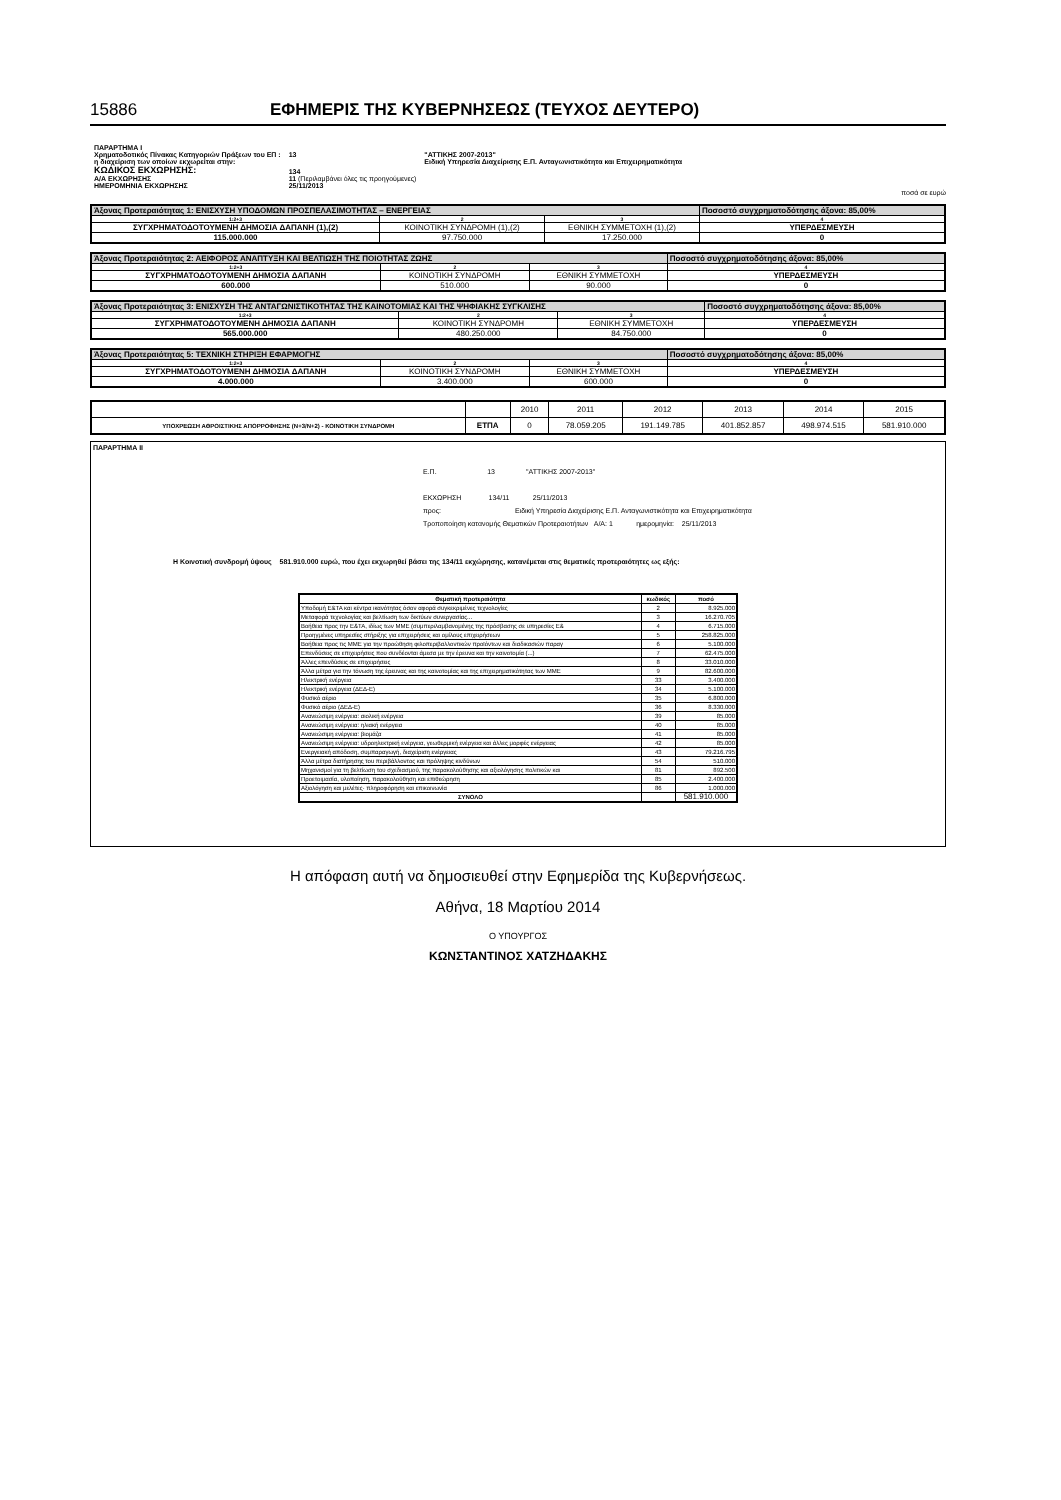15886 ΕΦΗΜΕΡΙΣ ΤΗΣ ΚΥΒΕΡΝΗΣΕΩΣ (ΤΕΥΧΟΣ ΔΕΥΤΕΡΟ)
| ΠΑΡΑΡΤΗΜΑ Ι | | |
| Χρηματοδοτικός Πίνακας Κατηγοριών Πράξεων του ΕΠ : | 13 | "ΑΤΤΙΚΗΣ 2007-2013" |
| η διαχείριση των οποίων εκχωρείται στην: | | Ειδική Υπηρεσία Διαχείρισης Ε.Π. Ανταγωνιστικότητα και Επιχειρηματικότητα |
| ΚΩΔΙΚΟΣ ΕΚΧΩΡΗΣΗΣ: | 134 | |
| Α/Α ΕΚΧΩΡΗΣΗΣ | 11 (Περιλαμβάνει όλες τις προηγούμενες) | |
| ΗΜΕΡΟΜΗΝΙΑ ΕΚΧΩΡΗΣΗΣ | 25/11/2013 | |
ποσά σε ευρώ
| Άξονας Προτεραιότητας 1: ΕΝΙΣΧΥΣΗ ΥΠΟΔΟΜΩΝ ΠΡΟΣΠΕΛΑΣΙΜΟΤΗΤΑΣ – ΕΝΕΡΓΕΙΑΣ | | | Ποσοστό συγχρηματοδότησης άξονα: 85,00% |
| 1:2+3 | 2 | 3 | 4 |
| ΣΥΓΧΡΗΜΑΤΟΔΟΤΟΥΜΕΝΗ ΔΗΜΟΣΙΑ ΔΑΠΑΝΗ (1),(2) | ΚΟΙΝΟΤΙΚΗ ΣΥΝΔΡΟΜΗ (1),(2) | ΕΘΝΙΚΗ ΣΥΜΜΕΤΟΧΗ (1),(2) | ΥΠΕΡΔΕΣΜΕΥΣΗ |
| 115.000.000 | 97.750.000 | 17.250.000 | 0 |
| Άξονας Προτεραιότητας 2: ΑΕΙΦΟΡΟΣ ΑΝΑΠΤΥΞΗ ΚΑΙ ΒΕΛΤΙΩΣΗ ΤΗΣ ΠΟΙΟΤΗΤΑΣ ΖΩΗΣ | | | Ποσοστό συγχρηματοδότησης άξονα: 85,00% |
| 1:2+3 | 2 | 3 | 4 |
| ΣΥΓΧΡΗΜΑΤΟΔΟΤΟΥΜΕΝΗ ΔΗΜΟΣΙΑ ΔΑΠΑΝΗ | ΚΟΙΝΟΤΙΚΗ ΣΥΝΔΡΟΜΗ | ΕΘΝΙΚΗ ΣΥΜΜΕΤΟΧΗ | ΥΠΕΡΔΕΣΜΕΥΣΗ |
| 600.000 | 510.000 | 90.000 | 0 |
| Άξονας Προτεραιότητας 3: ΕΝΙΣΧΥΣΗ ΤΗΣ ΑΝΤΑΓΩΝΙΣΤΙΚΟΤΗΤΑΣ ΤΗΣ ΚΑΙΝΟΤΟΜΙΑΣ ΚΑΙ ΤΗΣ ΨΗΦΙΑΚΗΣ ΣΥΓΚΛΙΣΗΣ | | | Ποσοστό συγχρηματοδότησης άξονα: 85,00% |
| 1:2+3 | 2 | 3 | 4 |
| ΣΥΓΧΡΗΜΑΤΟΔΟΤΟΥΜΕΝΗ ΔΗΜΟΣΙΑ ΔΑΠΑΝΗ | ΚΟΙΝΟΤΙΚΗ ΣΥΝΔΡΟΜΗ | ΕΘΝΙΚΗ ΣΥΜΜΕΤΟΧΗ | ΥΠΕΡΔΕΣΜΕΥΣΗ |
| 565.000.000 | 480.250.000 | 84.750.000 | 0 |
| Άξονας Προτεραιότητας 5: ΤΕΧΝΙΚΗ ΣΤΗΡΙΞΗ ΕΦΑΡΜΟΓΗΣ | | | Ποσοστό συγχρηματοδότησης άξονα: 85,00% |
| 1:2+3 | 2 | 3 | 4 |
| ΣΥΓΧΡΗΜΑΤΟΔΟΤΟΥΜΕΝΗ ΔΗΜΟΣΙΑ ΔΑΠΑΝΗ | ΚΟΙΝΟΤΙΚΗ ΣΥΝΔΡΟΜΗ | ΕΘΝΙΚΗ ΣΥΜΜΕΤΟΧΗ | ΥΠΕΡΔΕΣΜΕΥΣΗ |
| 4.000.000 | 3.400.000 | 600.000 | 0 |
| | | 2010 | 2011 | 2012 | 2013 | 2014 | 2015 |
| ΥΠΟΧΡΕΩΣΗ ΑΘΡΟΙΣΤΙΚΗΣ ΑΠΟΡΡΟΦΗΣΗΣ (Ν+3/Ν+2) - ΚΟΙΝΟΤΙΚΗ ΣΥΝΔΡΟΜΗ | ΕΤΠΑ | 0 | 78.059.205 | 191.149.785 | 401.852.857 | 498.974.515 | 581.910.000 |
ΠΑΡΑΡΤΗΜΑ ΙΙ
Ε.Π. 13 "ΑΤΤΙΚΗΣ 2007-2013"
ΕΚΧΩΡΗΣΗ 134/11 25/11/2013
προς: Ειδική Υπηρεσία Διαχείρισης Ε.Π. Ανταγωνιστικότητα και Επιχειρηματικότητα
Τροποποίηση κατανομής Θεματικών Προτεραιοτήτων Α/Α: 1 ημερομηνία: 25/11/2013
Η Κοινοτική συνδρομή ύψους 581.910.000 ευρώ, που έχει εκχωρηθεί βάσει της 134/11 εκχώρησης, κατανέμεται στις θεματικές προτεραιότητες ως εξής:
| Θεματική προτεραιότητα | κωδικός | ποσό |
| --- | --- | --- |
| Υποδομή Ε&ΤΑ και κέντρα ικανότητας όσον αφορά συγκεκριμένες τεχνολογίες | 2 | 8.925.000 |
| Μεταφορά τεχνολογίας και βελτίωση των δικτύων συνεργασίας... | 3 | 16.270.705 |
| Βοήθεια προς την Ε&ΤΑ, ιδίως των ΜΜΕ (συμπεριλαμβανομένης της πρόσβασης σε υπηρεσίες Ε& | 4 | 6.715.000 |
| Προηγμένες υπηρεσίες στήριξης για επιχειρήσεις και ομίλους επιχειρήσεων | 5 | 258.825.000 |
| Βοήθεια προς τις ΜΜΕ για την προώθηση φιλοπεριβαλλοντικών προϊόντων και διαδικασιών παραγ | 6 | 5.100.000 |
| Επενδύσεις σε επιχειρήσεις που συνδέονται άμεσα με την έρευνα και την καινοτομία (...) | 7 | 62.475.000 |
| Άλλες επενδύσεις σε επιχειρήσεις | 8 | 33.010.000 |
| Άλλα μέτρα για την τόνωση της έρευνας και της καινοτομίας και της επιχειρηματικότητας των ΜΜΕ | 9 | 82.600.000 |
| Ηλεκτρική ενέργεια | 33 | 3.400.000 |
| Ηλεκτρική ενέργεια (ΔΕΔ-Ε) | 34 | 5.100.000 |
| Φυσικό αέριο | 35 | 6.800.000 |
| Φυσικό αέριο (ΔΕΔ-Ε) | 36 | 8.330.000 |
| Ανανεώσιμη ενέργεια: αιολική ενέργεια | 39 | 85.000 |
| Ανανεώσιμη ενέργεια: ηλιακή ενέργεια | 40 | 85.000 |
| Ανανεώσιμη ενέργεια: βιομάζα | 41 | 85.000 |
| Ανανεώσιμη ενέργεια: υδροηλεκτρική ενέργεια, γεωθερμική ενέργεια και άλλες μορφές ενέργειας | 42 | 85.000 |
| Ενεργειακή απόδοση, συμπαραγωγή, διαχείριση ενέργειας | 43 | 79.216.795 |
| Άλλα μέτρα διατήρησης του περιβάλλοντος και πρόληψης κινδύνων | 54 | 510.000 |
| Μηχανισμοί για τη βελτίωση του σχεδιασμού, της παρακολούθησης και αξιολόγησης πολιτικών και | 81 | 892.500 |
| Προετοιμασία, υλοποίηση, παρακολούθηση και επιθεώρηση | 85 | 2.400.000 |
| Αξιολόγηση και μελέτες· πληροφόρηση και επικοινωνία | 86 | 1.000.000 |
| ΣΥΝΟΛΟ | | 581.910.000 |
Η απόφαση αυτή να δημοσιευθεί στην Εφημερίδα της Κυβερνήσεως.
Αθήνα, 18 Μαρτίου 2014
Ο ΥΠΟΥΡΓΟΣ
ΚΩΝΣΤΑΝΤΙΝΟΣ ΧΑΤΖΗΔΑΚΗΣ